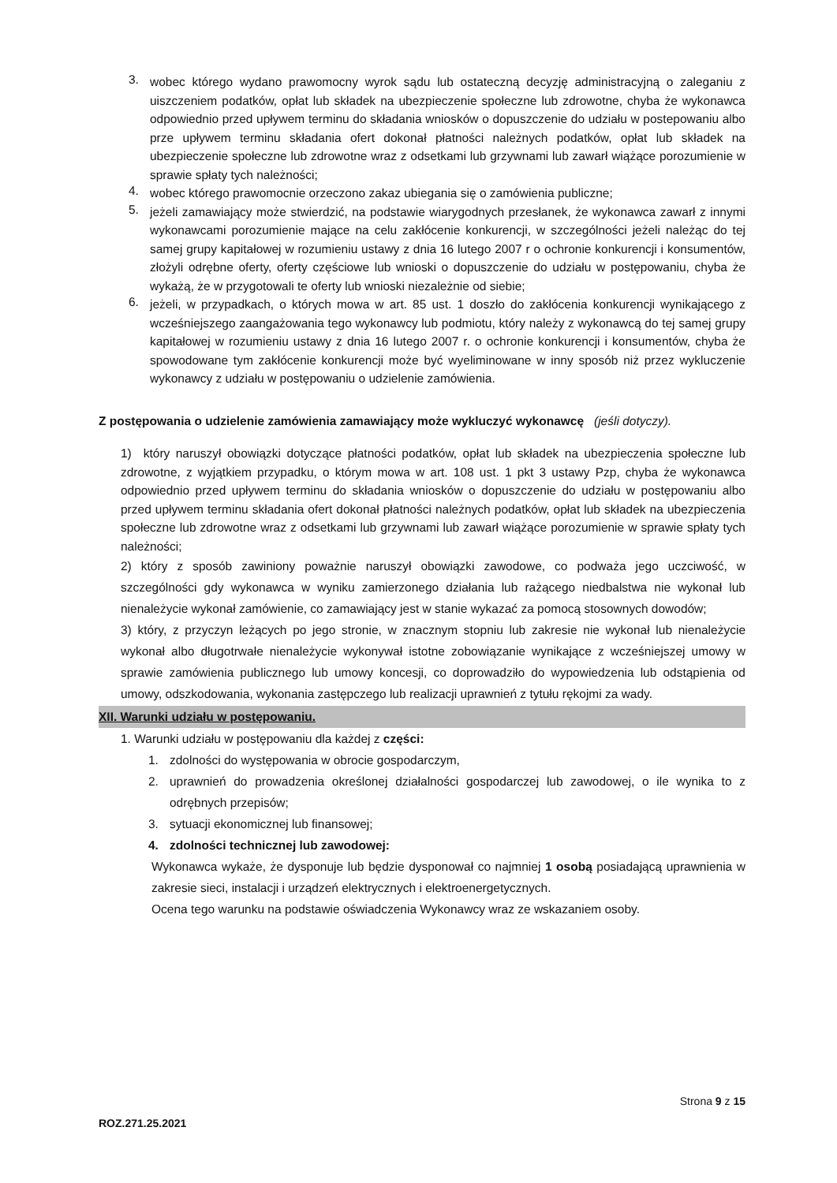3.
wobec którego wydano prawomocny wyrok sądu lub ostateczną decyzję administracyjną o zaleganiu z uiszczeniem podatków, opłat lub składek na ubezpieczenie społeczne lub zdrowotne, chyba że wykonawca odpowiednio przed upływem terminu do składania wniosków o dopuszczenie do udziału w postepowaniu albo prze upływem terminu składania ofert dokonał płatności należnych podatków, opłat lub składek na ubezpieczenie społeczne lub zdrowotne wraz z odsetkami lub grzywnami lub zawarł wiążące porozumienie w sprawie spłaty tych należności;
4.
wobec którego prawomocnie orzeczono zakaz ubiegania się o zamówienia publiczne;
5.
jeżeli zamawiający może stwierdzić, na podstawie wiarygodnych przesłanek, że wykonawca zawarł z innymi wykonawcami porozumienie mające na celu zakłócenie konkurencji, w szczególności jeżeli należąc do tej samej grupy kapitałowej w rozumieniu ustawy z dnia 16 lutego 2007 r o ochronie konkurencji i konsumentów, złożyli odrębne oferty, oferty częściowe lub wnioski o dopuszczenie do udziału w postępowaniu, chyba że wykażą, że w przygotowali te oferty lub wnioski niezależnie od siebie;
6.
jeżeli, w przypadkach, o których mowa w art. 85 ust. 1 doszło do zakłócenia konkurencji wynikającego z wcześniejszego zaangażowania tego wykonawcy lub podmiotu, który należy z wykonawcą do tej samej grupy kapitałowej w rozumieniu ustawy z dnia 16 lutego 2007 r. o ochronie konkurencji i konsumentów, chyba że spowodowane tym zakłócenie konkurencji może być wyeliminowane w inny sposób niż przez wykluczenie wykonawcy z udziału w postępowaniu o udzielenie zamówienia.
Z postępowania o udzielenie zamówienia zamawiający może wykluczyć wykonawcę (jeśli dotyczy).
1) który naruszył obowiązki dotyczące płatności podatków, opłat lub składek na ubezpieczenia społeczne lub zdrowotne, z wyjątkiem przypadku, o którym mowa w art. 108 ust. 1 pkt 3 ustawy Pzp, chyba że wykonawca odpowiednio przed upływem terminu do składania wniosków o dopuszczenie do udziału w postępowaniu albo przed upływem terminu składania ofert dokonał płatności należnych podatków, opłat lub składek na ubezpieczenia społeczne lub zdrowotne wraz z odsetkami lub grzywnami lub zawarł wiążące porozumienie w sprawie spłaty tych należności;
2) który z sposób zawiniony poważnie naruszył obowiązki zawodowe, co podważa jego uczciwość, w szczególności gdy wykonawca w wyniku zamierzonego działania lub rażącego niedbalstwa nie wykonał lub nienależycie wykonał zamówienie, co zamawiający jest w stanie wykazać za pomocą stosownych dowodów;
3) który, z przyczyn leżących po jego stronie, w znacznym stopniu lub zakresie nie wykonał lub nienależycie wykonał albo długotrwałe nienależycie wykonywał istotne zobowiązanie wynikające z wcześniejszej umowy w sprawie zamówienia publicznego lub umowy koncesji, co doprowadziło do wypowiedzenia lub odstąpienia od umowy, odszkodowania, wykonania zastępczego lub realizacji uprawnień z tytułu rękojmi za wady.
XII. Warunki udziału w postępowaniu.
1. Warunki udziału w postępowaniu dla każdej z części:
1.
zdolności do występowania w obrocie gospodarczym,
2.
uprawnień do prowadzenia określonej działalności gospodarczej lub zawodowej, o ile wynika to z odrębnych przepisów;
3.
sytuacji ekonomicznej lub finansowej;
4.
zdolności technicznej lub zawodowej:
Wykonawca wykaże, że dysponuje lub będzie dysponował co najmniej 1 osobą posiadającą uprawnienia w zakresie sieci, instalacji i urządzeń elektrycznych i elektroenergetycznych.
Ocena tego warunku na podstawie oświadczenia Wykonawcy wraz ze wskazaniem osoby.
Strona 9 z 15
ROZ.271.25.2021